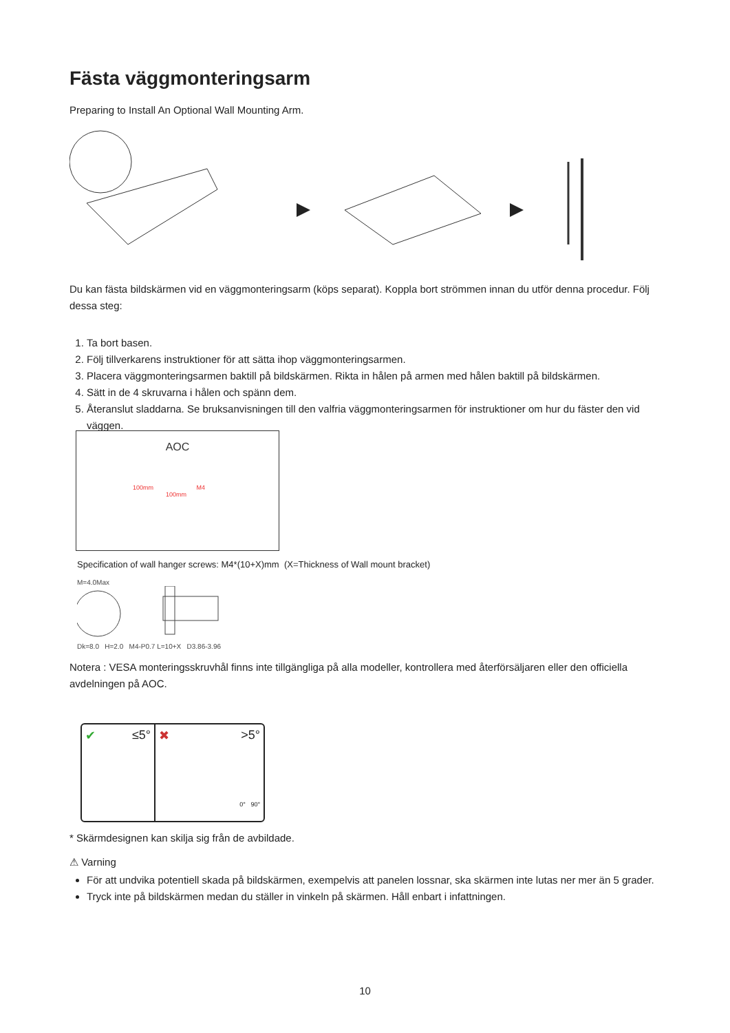Fästa väggmonteringsarm
Preparing to Install An Optional Wall Mounting Arm.
Du kan fästa bildskärmen vid en väggmonteringsarm (köps separat). Koppla bort strömmen innan du utför denna procedur. Följ dessa steg:
1. Ta bort basen.
2. Följ tillverkarens instruktioner för att sätta ihop väggmonteringsarmen.
3. Placera väggmonteringsarmen baktill på bildskärmen. Rikta in hålen på armen med hålen baktill på bildskärmen.
4. Sätt in de 4 skruvarna i hålen och spänn dem.
5. Återanslut sladdarna. Se bruksanvisningen till den valfria väggmonteringsarmen för instruktioner om hur du fäster den vid väggen.
AOC
100mm M4
100mm
Specification of wall hanger screws: M4*(10+X)mm (X=Thickness of Wall mount bracket)
M=4.0Max
Dk=8.0 H=2.0 M4-P0.7 L=10+X D3.86-3.96
Notera : VESA monteringsskruvhål finns inte tillgängliga på alla modeller, kontrollera med återförsäljaren eller den officiella avdelningen på AOC.
✔ ≤5° ✖ >5°
0° 90°
* Skärmdesignen kan skilja sig från de avbildade.
⚠ Varning
För att undvika potentiell skada på bildskärmen, exempelvis att panelen lossnar, ska skärmen inte lutas ner mer än 5 grader.
Tryck inte på bildskärmen medan du ställer in vinkeln på skärmen. Håll enbart i infattningen.
10